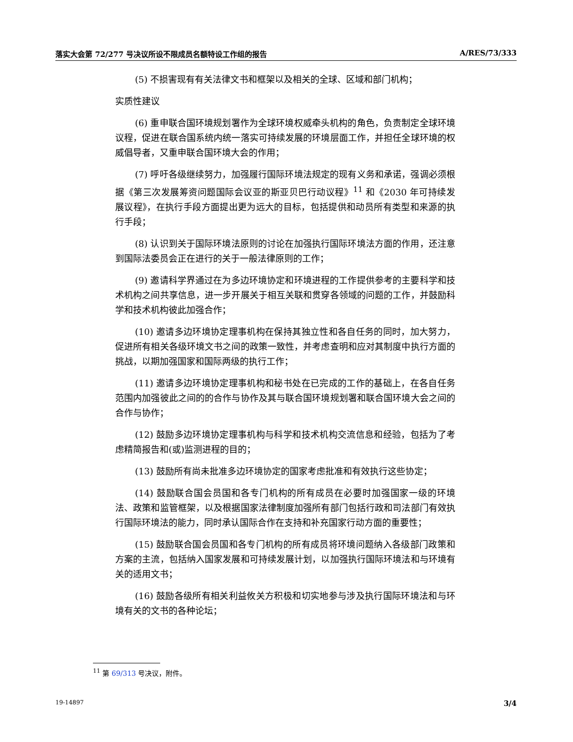落实大会第 72/277 号决议所设不限成员名额特设工作组的报告 A/RES/73/333
(5) 不损害现有有关法律文书和框架以及相关的全球、区域和部门机构；
实质性建议
(6) 重申联合国环境规划署作为全球环境权威牵头机构的角色，负责制定全球环境议程，促进在联合国系统内统一落实可持续发展的环境层面工作，并担任全球环境的权威倡导者，又重申联合国环境大会的作用；
(7) 呼吁各级继续努力，加强履行国际环境法规定的现有义务和承诺，强调必须根据《第三次发展筹资问题国际会议亚的斯亚贝巴行动议程》<sup>11</sup> 和《2030 年可持续发展议程》，在执行手段方面提出更为远大的目标，包括提供和动员所有类型和来源的执行手段；
(8) 认识到关于国际环境法原则的讨论在加强执行国际环境法方面的作用，还注意到国际法委员会正在进行的关于一般法律原则的工作；
(9) 邀请科学界通过在为多边环境协定和环境进程的工作提供参考的主要科学和技术机构之间共享信息，进一步开展关于相互关联和贯穿各领域的问题的工作，并鼓励科学和技术机构彼此加强合作；
(10) 邀请多边环境协定理事机构在保持其独立性和各自任务的同时，加大努力，促进所有相关各级环境文书之间的政策一致性，并考虑查明和应对其制度中执行方面的挑战，以期加强国家和国际两级的执行工作；
(11) 邀请多边环境协定理事机构和秘书处在已完成的工作的基础上，在各自任务范围内加强彼此之间的的合作与协作及其与联合国环境规划署和联合国环境大会之间的合作与协作；
(12) 鼓励多边环境协定理事机构与科学和技术机构交流信息和经验，包括为了考虑精简报告和(或)监测进程的目的；
(13) 鼓励所有尚未批准多边环境协定的国家考虑批准和有效执行这些协定；
(14) 鼓励联合国会员国和各专门机构的所有成员在必要时加强国家一级的环境法、政策和监管框架，以及根据国家法律制度加强所有部门包括行政和司法部门有效执行国际环境法的能力，同时承认国际合作在支持和补充国家行动方面的重要性；
(15) 鼓励联合国会员国和各专门机构的所有成员将环境问题纳入各级部门政策和方案的主流，包括纳入国家发展和可持续发展计划，以加强执行国际环境法和与环境有关的适用文书；
(16) 鼓励各级所有相关利益攸关方积极和切实地参与涉及执行国际环境法和与环境有关的文书的各种论坛；
<sup>11</sup> 第 69/313 号决议，附件。
19-14897 3/4